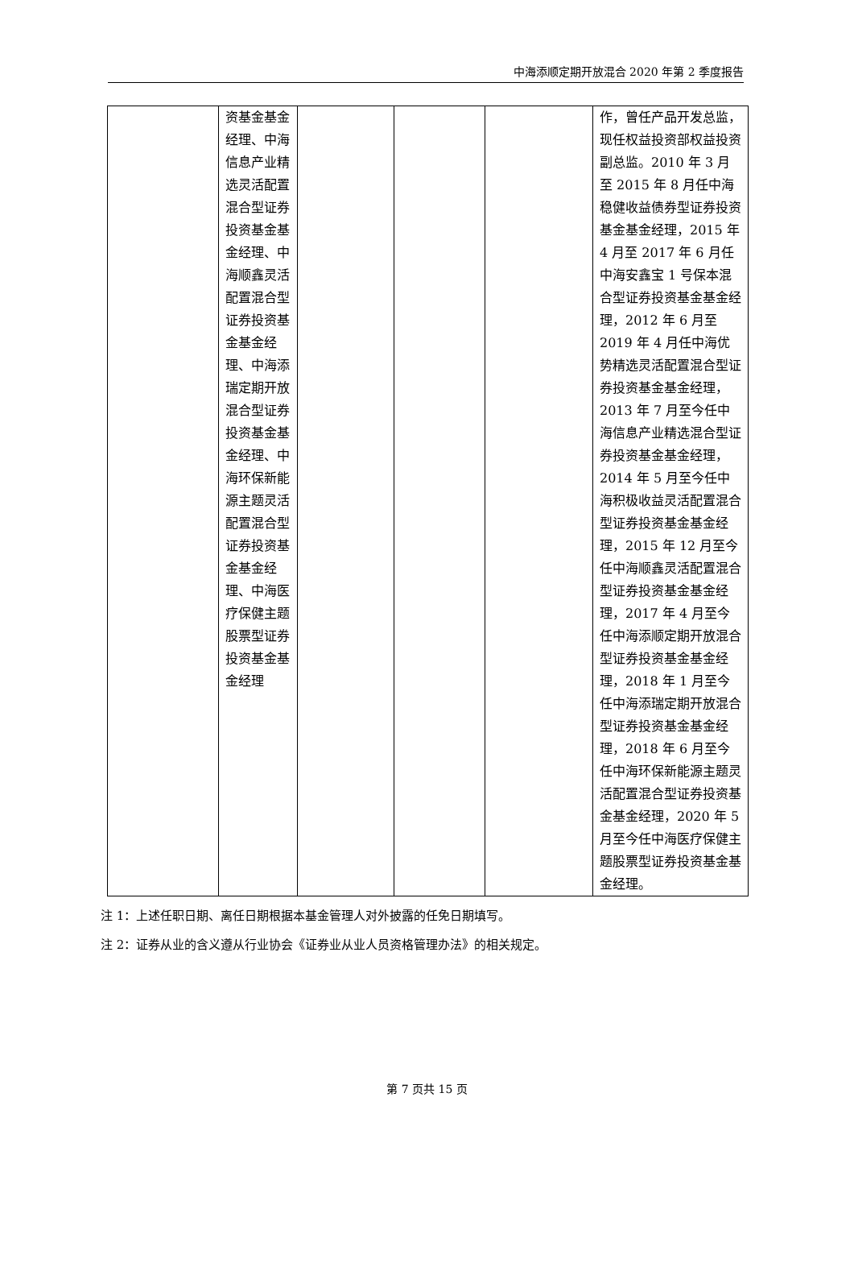中海添顺定期开放混合 2020 年第 2 季度报告
| | 资基金基金经理、中海信息产业精选灵活配置混合型证券投资基金基金经理、中海顺鑫灵活配置混合型证券投资基金基金经理、中海添瑞定期开放混合型证券投资基金基金经理、中海环保新能源主题灵活配置混合型证券投资基金基金经理、中海医疗保健主题股票型证券投资基金基金经理 | | | | 作，曾任产品开发总监，现任权益投资部权益投资副总监。2010 年 3 月至 2015 年 8 月任中海稳健收益债券型证券投资基金基金经理，2015 年 4 月至 2017 年 6 月任中海安鑫宝 1 号保本混合型证券投资基金基金经理，2012 年 6 月至 2019 年 4 月任中海优势精选灵活配置混合型证券投资基金基金经理，2013 年 7 月至今任中海信息产业精选混合型证券投资基金基金经理，2014 年 5 月至今任中海积极收益灵活配置混合型证券投资基金基金经理，2015 年 12 月至今任中海顺鑫灵活配置混合型证券投资基金基金经理，2017 年 4 月至今任中海添顺定期开放混合型证券投资基金基金经理，2018 年 1 月至今任中海添瑞定期开放混合型证券投资基金基金经理，2018 年 6 月至今任中海环保新能源主题灵活配置混合型证券投资基金基金经理，2020 年 5 月至今任中海医疗保健主题股票型证券投资基金基金经理。 |
注 1：上述任职日期、离任日期根据本基金管理人对外披露的任免日期填写。
注 2：证券从业的含义遵从行业协会《证券业从业人员资格管理办法》的相关规定。
第 7 页共 15 页